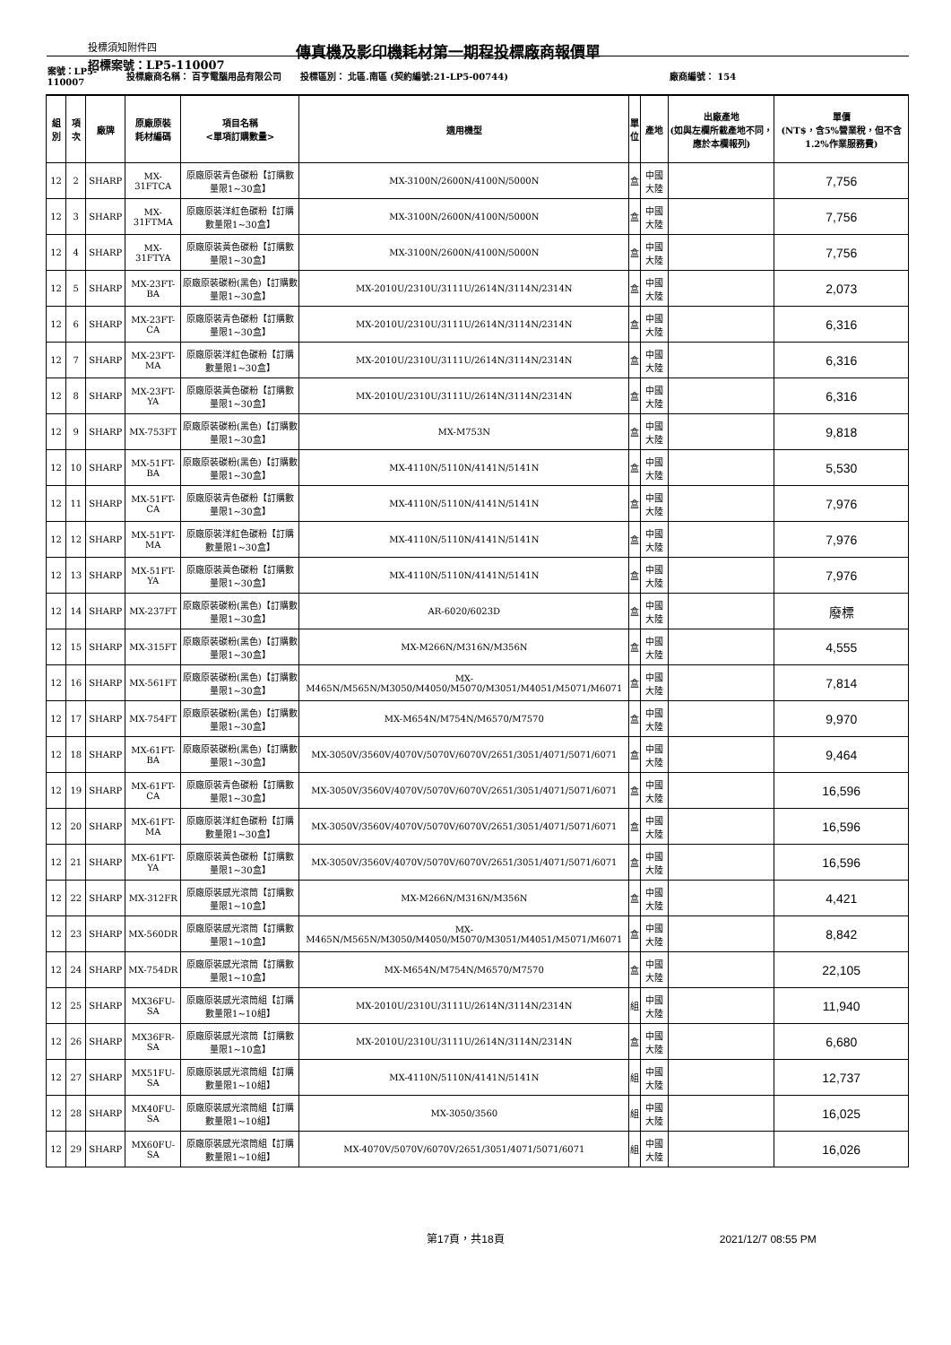投標須知附件四
傳真機及影印機耗材第一期程投標廠商報價單
招標案號：LP5-110007
| 案號：LP5-110007 | | | 投標廠商名稱： 百亨電腦用品有限公司 | | 投標區別： 北區.南區 (契約編號:21-LP5-00744) | | | 廠商編號： 154 | |
| 組別 | 項次 | 廠牌 | 原廠原裝 耗材編碼 | 項目名稱 <單項訂購數量> | 適用機型 | 單 位 | 產地 | 出廠產地 (如與左欄所載產地不同，應於本欄報列) | 單價 (NT$，含5%營業稅，但不含1.2%作業服務費) |
| 12 | 2 | SHARP | MX-31FTCA | 原廠原裝青色碳粉【訂購數量限1~30盒】 | MX-3100N/2600N/4100N/5000N | 盒 | 中國大陸 | | 7,756 |
| 12 | 3 | SHARP | MX-31FTMA | 原廠原裝洋紅色碳粉【訂購數量限1~30盒】 | MX-3100N/2600N/4100N/5000N | 盒 | 中國大陸 | | 7,756 |
| 12 | 4 | SHARP | MX-31FTYA | 原廠原裝黃色碳粉【訂購數量限1~30盒】 | MX-3100N/2600N/4100N/5000N | 盒 | 中國大陸 | | 7,756 |
| 12 | 5 | SHARP | MX-23FT-BA | 原廠原裝碳粉(黑色)【訂購數量限1~30盒】 | MX-2010U/2310U/3111U/2614N/3114N/2314N | 盒 | 中國大陸 | | 2,073 |
| 12 | 6 | SHARP | MX-23FT-CA | 原廠原裝青色碳粉【訂購數量限1~30盒】 | MX-2010U/2310U/3111U/2614N/3114N/2314N | 盒 | 中國大陸 | | 6,316 |
| 12 | 7 | SHARP | MX-23FT-MA | 原廠原裝洋紅色碳粉【訂購數量限1~30盒】 | MX-2010U/2310U/3111U/2614N/3114N/2314N | 盒 | 中國大陸 | | 6,316 |
| 12 | 8 | SHARP | MX-23FT-YA | 原廠原裝黃色碳粉【訂購數量限1~30盒】 | MX-2010U/2310U/3111U/2614N/3114N/2314N | 盒 | 中國大陸 | | 6,316 |
| 12 | 9 | SHARP | MX-753FT | 原廠原裝碳粉(黑色)【訂購數量限1~30盒】 | MX-M753N | 盒 | 中國大陸 | | 9,818 |
| 12 | 10 | SHARP | MX-51FT-BA | 原廠原裝碳粉(黑色)【訂購數量限1~30盒】 | MX-4110N/5110N/4141N/5141N | 盒 | 中國大陸 | | 5,530 |
| 12 | 11 | SHARP | MX-51FT-CA | 原廠原裝青色碳粉【訂購數量限1~30盒】 | MX-4110N/5110N/4141N/5141N | 盒 | 中國大陸 | | 7,976 |
| 12 | 12 | SHARP | MX-51FT-MA | 原廠原裝洋紅色碳粉【訂購數量限1~30盒】 | MX-4110N/5110N/4141N/5141N | 盒 | 中國大陸 | | 7,976 |
| 12 | 13 | SHARP | MX-51FT-YA | 原廠原裝黃色碳粉【訂購數量限1~30盒】 | MX-4110N/5110N/4141N/5141N | 盒 | 中國大陸 | | 7,976 |
| 12 | 14 | SHARP | MX-237FT | 原廠原裝碳粉(黑色)【訂購數量限1~30盒】 | AR-6020/6023D | 盒 | 中國大陸 | | 廢標 |
| 12 | 15 | SHARP | MX-315FT | 原廠原裝碳粉(黑色)【訂購數量限1~30盒】 | MX-M266N/M316N/M356N | 盒 | 中國大陸 | | 4,555 |
| 12 | 16 | SHARP | MX-561FT | 原廠原裝碳粉(黑色)【訂購數量限1~30盒】 | MX-M465N/M565N/M3050/M4050/M5070/M3051/M4051/M5071/M6071 | 盒 | 中國大陸 | | 7,814 |
| 12 | 17 | SHARP | MX-754FT | 原廠原裝碳粉(黑色)【訂購數量限1~30盒】 | MX-M654N/M754N/M6570/M7570 | 盒 | 中國大陸 | | 9,970 |
| 12 | 18 | SHARP | MX-61FT-BA | 原廠原裝碳粉(黑色)【訂購數量限1~30盒】 | MX-3050V/3560V/4070V/5070V/6070V/2651/3051/4071/5071/6071 | 盒 | 中國大陸 | | 9,464 |
| 12 | 19 | SHARP | MX-61FT-CA | 原廠原裝青色碳粉【訂購數量限1~30盒】 | MX-3050V/3560V/4070V/5070V/6070V/2651/3051/4071/5071/6071 | 盒 | 中國大陸 | | 16,596 |
| 12 | 20 | SHARP | MX-61FT-MA | 原廠原裝洋紅色碳粉【訂購數量限1~30盒】 | MX-3050V/3560V/4070V/5070V/6070V/2651/3051/4071/5071/6071 | 盒 | 中國大陸 | | 16,596 |
| 12 | 21 | SHARP | MX-61FT-YA | 原廠原裝黃色碳粉【訂購數量限1~30盒】 | MX-3050V/3560V/4070V/5070V/6070V/2651/3051/4071/5071/6071 | 盒 | 中國大陸 | | 16,596 |
| 12 | 22 | SHARP | MX-312FR | 原廠原裝感光滾筒【訂購數量限1~10盒】 | MX-M266N/M316N/M356N | 盒 | 中國大陸 | | 4,421 |
| 12 | 23 | SHARP | MX-560DR | 原廠原裝感光滾筒【訂購數量限1~10盒】 | MX-M465N/M565N/M3050/M4050/M5070/M3051/M4051/M5071/M6071 | 盒 | 中國大陸 | | 8,842 |
| 12 | 24 | SHARP | MX-754DR | 原廠原裝感光滾筒【訂購數量限1~10盒】 | MX-M654N/M754N/M6570/M7570 | 盒 | 中國大陸 | | 22,105 |
| 12 | 25 | SHARP | MX36FU-SA | 原廠原裝感光滾筒組【訂購數量限1~10組】 | MX-2010U/2310U/3111U/2614N/3114N/2314N | 組 | 中國大陸 | | 11,940 |
| 12 | 26 | SHARP | MX36FR-SA | 原廠原裝感光滾筒【訂購數量限1~10盒】 | MX-2010U/2310U/3111U/2614N/3114N/2314N | 盒 | 中國大陸 | | 6,680 |
| 12 | 27 | SHARP | MX51FU-SA | 原廠原裝感光滾筒組【訂購數量限1~10組】 | MX-4110N/5110N/4141N/5141N | 組 | 中國大陸 | | 12,737 |
| 12 | 28 | SHARP | MX40FU-SA | 原廠原裝感光滾筒組【訂購數量限1~10組】 | MX-3050/3560 | 組 | 中國大陸 | | 16,025 |
| 12 | 29 | SHARP | MX60FU-SA | 原廠原裝感光滾筒組【訂購數量限1~10組】 | MX-4070V/5070V/6070V/2651/3051/4071/5071/6071 | 組 | 中國大陸 | | 16,026 |
第17頁，共18頁 2021/12/7 08:55 PM